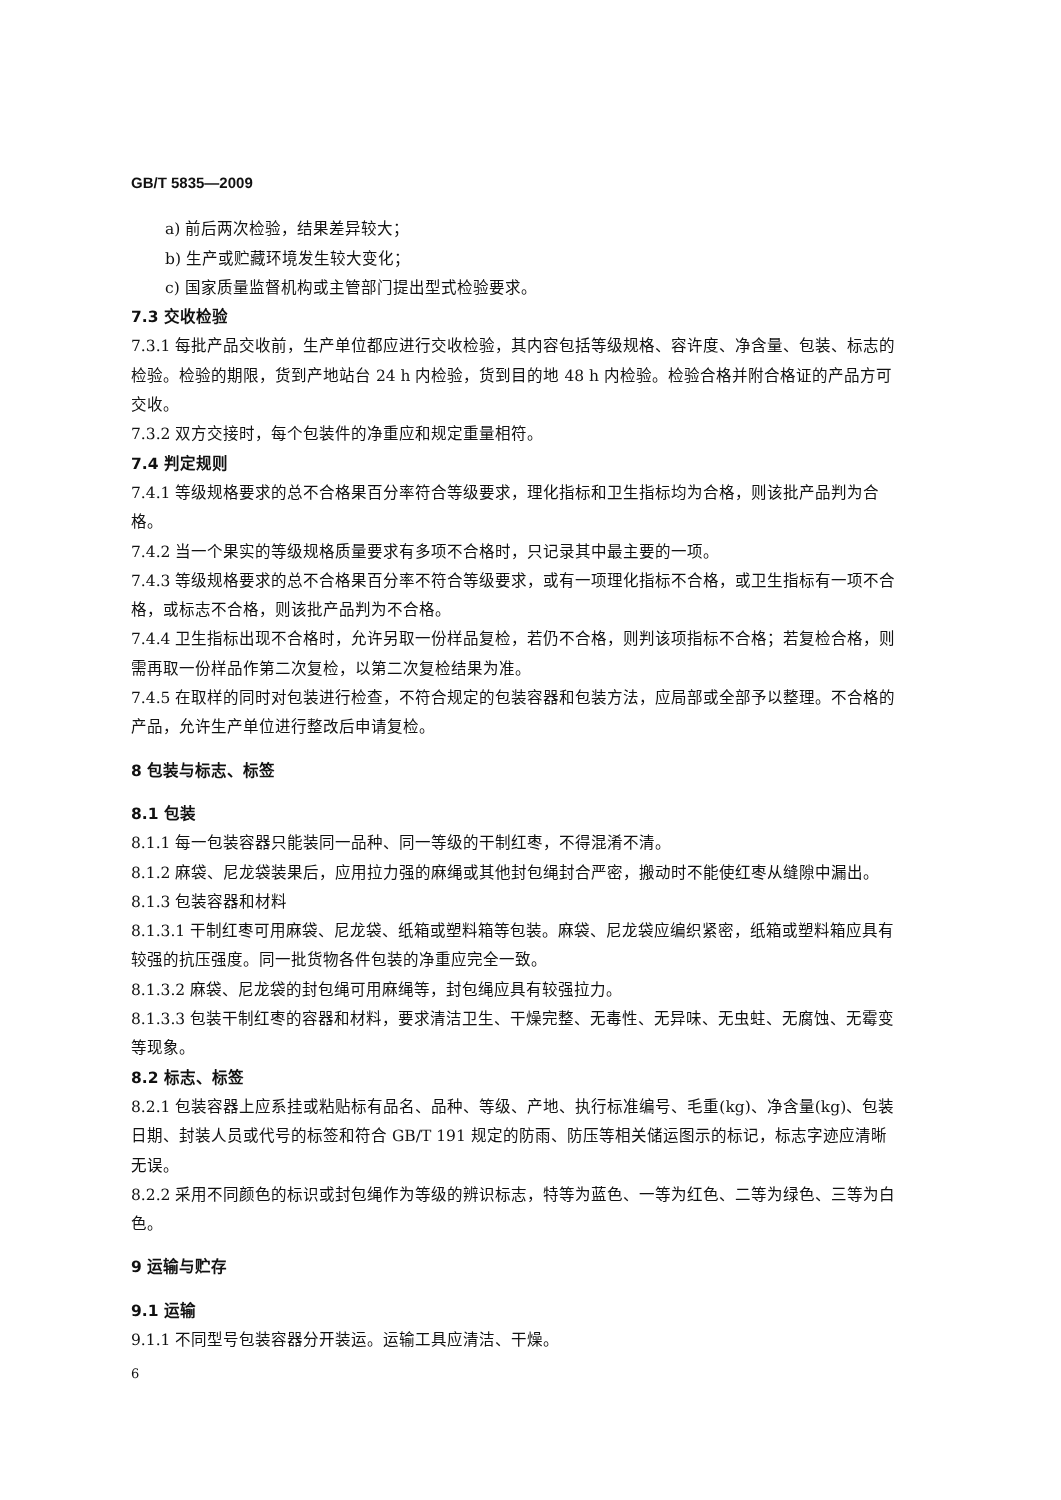GB/T 5835—2009
a) 前后两次检验，结果差异较大；
b) 生产或贮藏环境发生较大变化；
c) 国家质量监督机构或主管部门提出型式检验要求。
7.3 交收检验
7.3.1 每批产品交收前，生产单位都应进行交收检验，其内容包括等级规格、容许度、净含量、包装、标志的检验。检验的期限，货到产地站台 24 h 内检验，货到目的地 48 h 内检验。检验合格并附合格证的产品方可交收。
7.3.2 双方交接时，每个包装件的净重应和规定重量相符。
7.4 判定规则
7.4.1 等级规格要求的总不合格果百分率符合等级要求，理化指标和卫生指标均为合格，则该批产品判为合格。
7.4.2 当一个果实的等级规格质量要求有多项不合格时，只记录其中最主要的一项。
7.4.3 等级规格要求的总不合格果百分率不符合等级要求，或有一项理化指标不合格，或卫生指标有一项不合格，或标志不合格，则该批产品判为不合格。
7.4.4 卫生指标出现不合格时，允许另取一份样品复检，若仍不合格，则判该项指标不合格；若复检合格，则需再取一份样品作第二次复检，以第二次复检结果为准。
7.4.5 在取样的同时对包装进行检查，不符合规定的包装容器和包装方法，应局部或全部予以整理。不合格的产品，允许生产单位进行整改后申请复检。
8 包装与标志、标签
8.1 包装
8.1.1 每一包装容器只能装同一品种、同一等级的干制红枣，不得混淆不清。
8.1.2 麻袋、尼龙袋装果后，应用拉力强的麻绳或其他封包绳封合严密，搬动时不能使红枣从缝隙中漏出。
8.1.3 包装容器和材料
8.1.3.1 干制红枣可用麻袋、尼龙袋、纸箱或塑料箱等包装。麻袋、尼龙袋应编织紧密，纸箱或塑料箱应具有较强的抗压强度。同一批货物各件包装的净重应完全一致。
8.1.3.2 麻袋、尼龙袋的封包绳可用麻绳等，封包绳应具有较强拉力。
8.1.3.3 包装干制红枣的容器和材料，要求清洁卫生、干燥完整、无毒性、无异味、无虫蛀、无腐蚀、无霉变等现象。
8.2 标志、标签
8.2.1 包装容器上应系挂或粘贴标有品名、品种、等级、产地、执行标准编号、毛重(kg)、净含量(kg)、包装日期、封装人员或代号的标签和符合 GB/T 191 规定的防雨、防压等相关储运图示的标记，标志字迹应清晰无误。
8.2.2 采用不同颜色的标识或封包绳作为等级的辨识标志，特等为蓝色、一等为红色、二等为绿色、三等为白色。
9 运输与贮存
9.1 运输
9.1.1 不同型号包装容器分开装运。运输工具应清洁、干燥。
6